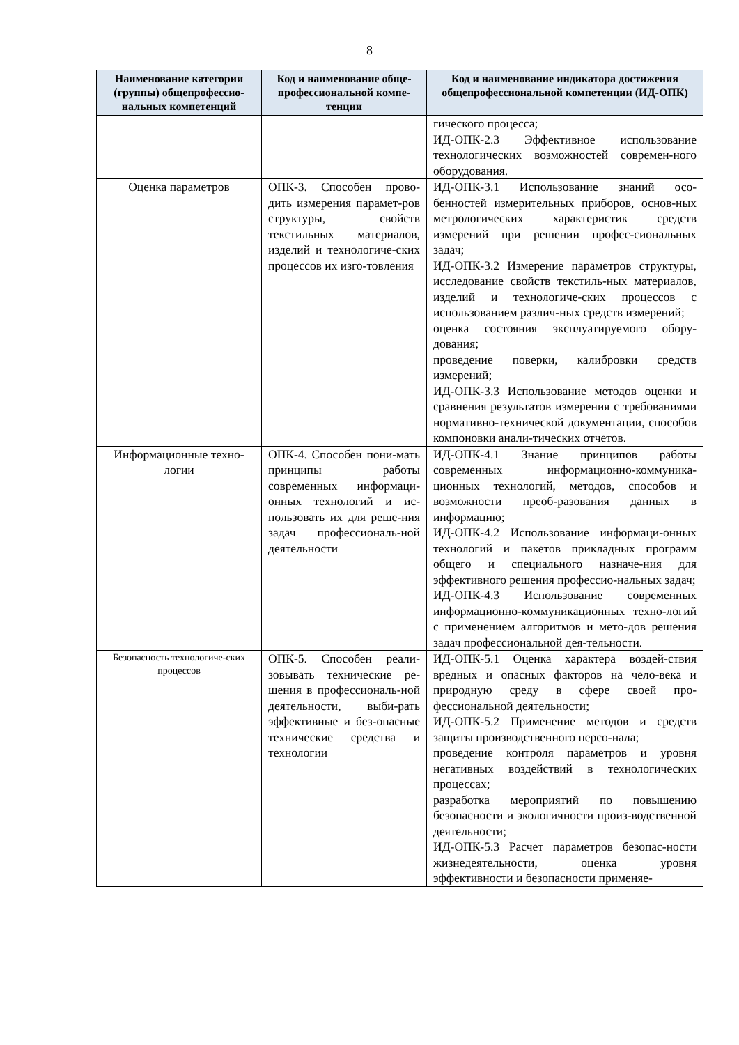8
| Наименование категории (группы) общепрофессио-нальных компетенций | Код и наименование обще-профессиональной компе-тенции | Код и наименование индикатора достижения общепрофессиональной компетенции (ИД-ОПК) |
| --- | --- | --- |
| | | гического процесса; ИД-ОПК-2.3 Эффективное использование технологических возможностей современ-ного оборудования. |
| Оценка параметров | ОПК-3. Способен прово-дить измерения парамет-ров структуры, свойств текстильных материалов, изделий и технологиче-ских процессов их изго-товления | ИД-ОПК-3.1 Использование знаний осо-бенностей измерительных приборов, основ-ных метрологических характеристик средств измерений при решении профес-сиональных задач; ИД-ОПК-3.2 Измерение параметров структуры, исследование свойств текстиль-ных материалов, изделий и технологиче-ских процессов с использованием различ-ных средств измерений; оценка состояния эксплуатируемого обору-дования; проведение поверки, калибровки средств измерений; ИД-ОПК-3.3 Использование методов оценки и сравнения результатов измерения с требованиями нормативно-технической документации, способов компоновки анали-тических отчетов. |
| Информационные техно-логии | ОПК-4. Способен пони-мать принципы работы современных информаци-онных технологий и ис-пользовать их для реше-ния задач профессиональ-ной деятельности | ИД-ОПК-4.1 Знание принципов работы современных информационно-коммуника-ционных технологий, методов, способов и возможности преоб-разования данных в информацию; ИД-ОПК-4.2 Использование информаци-онных технологий и пакетов прикладных программ общего и специального назначе-ния для эффективного решения профессио-нальных задач; ИД-ОПК-4.3 Использование современных информационно-коммуникационных техно-логий с применением алгоритмов и мето-дов решения задач профессиональной дея-тельности. |
| Безопасность технологиче-ских процессов | ОПК-5. Способен реали-зовывать технические ре-шения в профессиональ-ной деятельности, выби-рать эффективные и без-опасные технические средства и технологии | ИД-ОПК-5.1 Оценка характера воздей-ствия вредных и опасных факторов на чело-века и природную среду в сфере своей про-фессиональной деятельности; ИД-ОПК-5.2 Применение методов и средств защиты производственного персо-нала; проведение контроля параметров и уровня негативных воздействий в технологических процессах; разработка мероприятий по повышению безопасности и экологичности произ-водственной деятельности; ИД-ОПК-5.3 Расчет параметров безопас-ности жизнедеятельности, оценка уровня эффективности и безопасности применяе- |